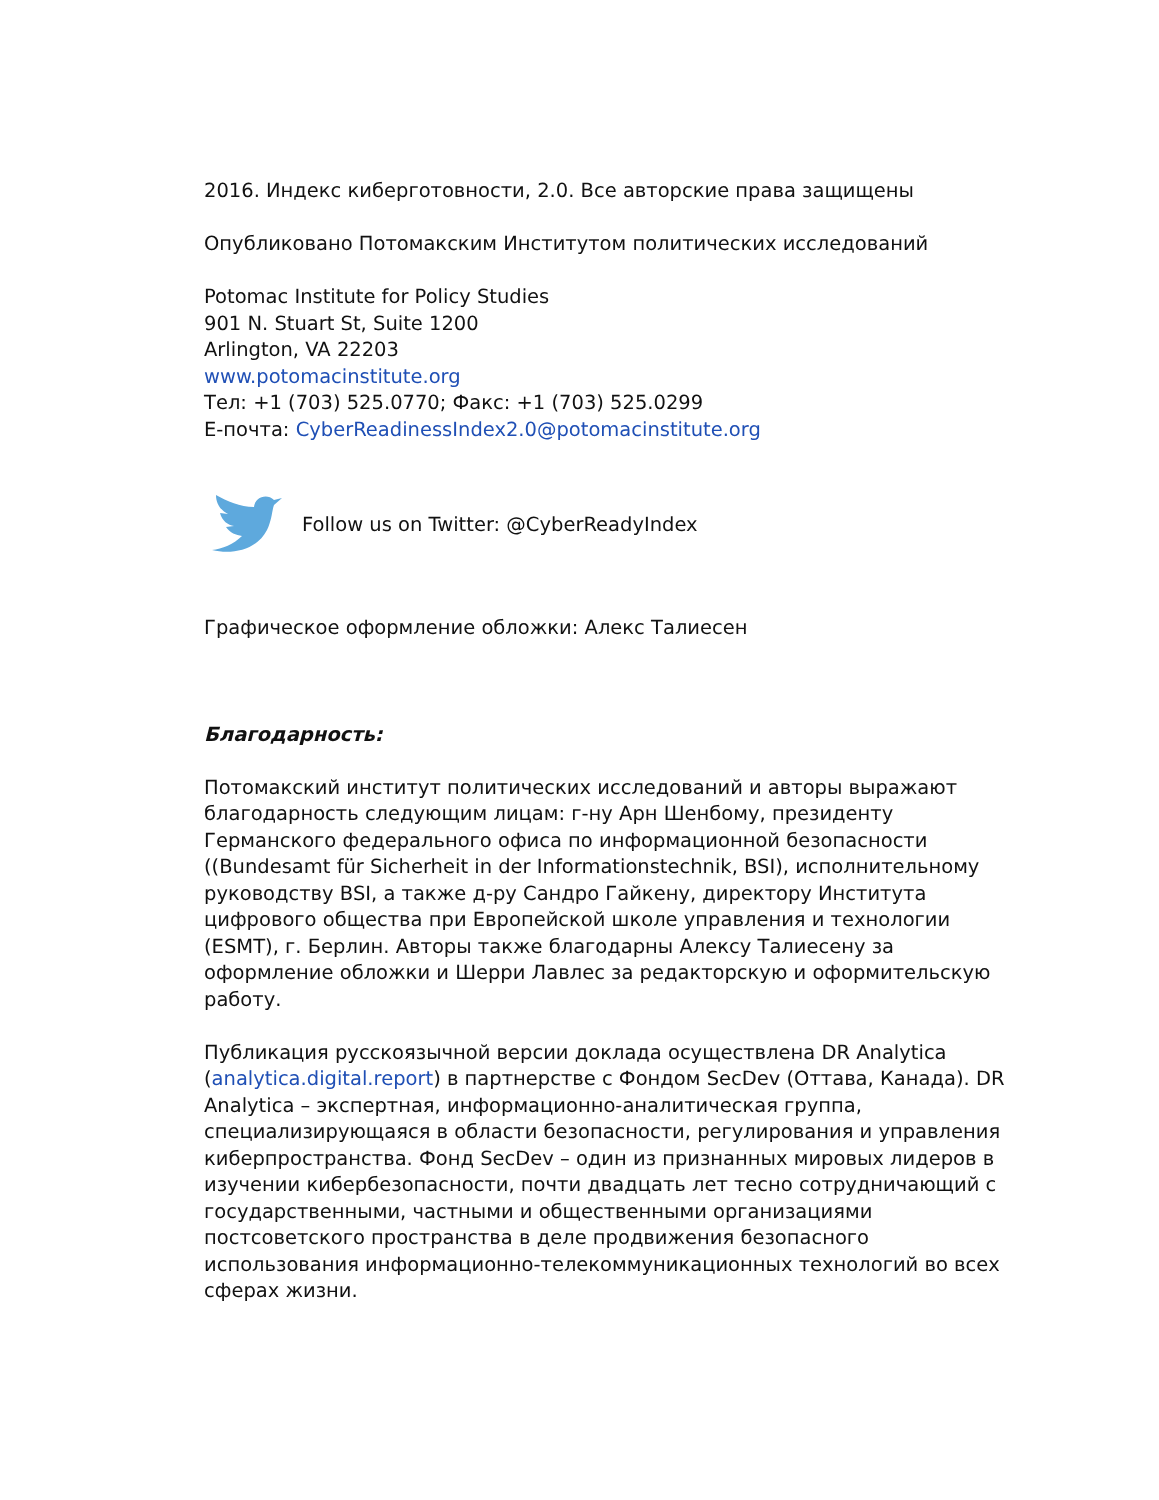2016. Индекс киберготовности, 2.0. Все авторские права защищены
Опубликовано Потомакским Институтом политических исследований
Potomac Institute for Policy Studies
901 N. Stuart St, Suite 1200
Arlington, VA 22203
www.potomacinstitute.org
Тел: +1 (703) 525.0770; Факс: +1 (703) 525.0299
E-почта: CyberReadinessIndex2.0@potomacinstitute.org
Follow us on Twitter: @CyberReadyIndex
Графическое оформление обложки: Алекс Талиесен
Благодарность:
Потомакский институт политических исследований и авторы выражают благодарность следующим лицам: г-ну Арн Шенбому, президенту Германского федерального офиса по информационной безопасности ((Bundesamt für Sicherheit in der Informationstechnik, BSI), исполнительному руководству BSI, а также д-ру Сандро Гайкену, директору Института цифрового общества при Европейской школе управления и технологии (ESMT), г. Берлин. Авторы также благодарны Алексу Талиесену за оформление обложки и Шерри Лавлес за редакторскую и оформительскую работу.
Публикация русскоязычной версии доклада осуществлена DR Analytica (analytica.digital.report) в партнерстве с Фондом SecDev (Оттава, Канада). DR Analytica – экспертная, информационно-аналитическая группа, специализирующаяся в области безопасности, регулирования и управления киберпространства. Фонд SecDev – один из признанных мировых лидеров в изучении кибербезопасности, почти двадцать лет тесно сотрудничающий с государственными, частными и общественными организациями постсоветского пространства в деле продвижения безопасного использования информационно-телекоммуникационных технологий во всех сферах жизни.